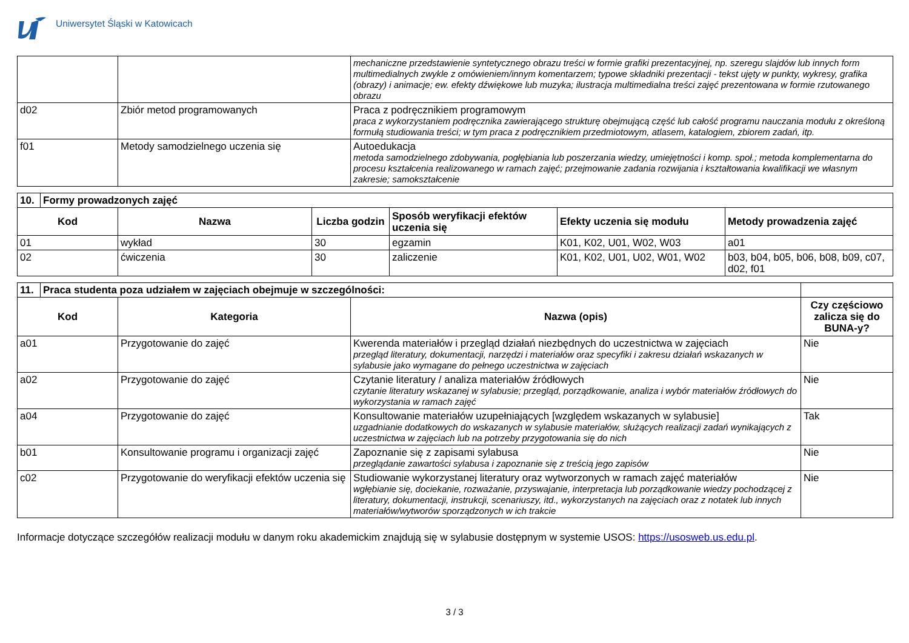Uniwersytet Śląski w Katowicach
| | | mechaniczne przedstawienie syntetycznego obrazu treści w formie grafiki prezentacyjnej, np. szeregu slajdów lub innych form multimedialnych zwykle z omówieniem/innym komentarzem; typowe składniki prezentacji - tekst ujęty w punkty, wykresy, grafika (obrazy) i animacje; ew. efekty dźwiękowe lub muzyka; ilustracja multimedialna treści zajęć prezentowana w formie rzutowanego obrazu |
| d02 | Zbiór metod programowanych | Praca z podręcznikiem programowym praca z wykorzystaniem podręcznika zawierającego strukturę obejmującą część lub całość programu nauczania modułu z określoną formułą studiowania treści; w tym praca z podręcznikiem przedmiotowym, atlasem, katalogiem, zbiorem zadań, itp. |
| f01 | Metody samodzielnego uczenia się | Autoedukacja metoda samodzielnego zdobywania, pogłębiania lub poszerzania wiedzy, umiejętności i komp. społ.; metoda komplementarna do procesu kształcenia realizowanego w ramach zajęć; przejmowanie zadania rozwijania i kształtowania kwalifikacji we własnym zakresie; samokształcenie |
| 10. | Formy prowadzonych zajęć | | | | | |
| Kod | | Nazwa | Liczba godzin | Sposób weryfikacji efektów uczenia się | Efekty uczenia się modułu | Metody prowadzenia zajęć |
| 01 | | wykład | 30 | egzamin | K01, K02, U01, W02, W03 | a01 |
| 02 | | ćwiczenia | 30 | zaliczenie | K01, K02, U01, U02, W01, W02 | b03, b04, b05, b06, b08, b09, c07, d02, f01 |
| 11. | Praca studenta poza udziałem w zajęciach obejmuje w szczególności: | | | |
| Kod | | Kategoria | Nazwa (opis) | Czy częściowo zalicza się do BUNA-y? |
| a01 | | Przygotowanie do zajęć | Kwerenda materiałów i przegląd działań niezbędnych do uczestnictwa w zajęciach przegląd literatury, dokumentacji, narzędzi i materiałów oraz specyfiki i zakresu działań wskazanych w sylabusie jako wymagane do pełnego uczestnictwa w zajęciach | Nie |
| a02 | | Przygotowanie do zajęć | Czytanie literatury / analiza materiałów źródłowych czytanie literatury wskazanej w sylabusie; przegląd, porządkowanie, analiza i wybór materiałów źródłowych do wykorzystania w ramach zajęć | Nie |
| a04 | | Przygotowanie do zajęć | Konsultowanie materiałów uzupełniających [względem wskazanych w sylabusie] uzgadnianie dodatkowych do wskazanych w sylabusie materiałów, służących realizacji zadań wynikających z uczestnictwa w zajęciach lub na potrzeby przygotowania się do nich | Tak |
| b01 | | Konsultowanie programu i organizacji zajęć | Zapoznanie się z zapisami sylabusa przeglądanie zawartości sylabusa i zapoznanie się z treścią jego zapisów | Nie |
| c02 | | Przygotowanie do weryfikacji efektów uczenia się | Studiowanie wykorzystanej literatury oraz wytworzonych w ramach zajęć materiałów wgłębianie się, dociekanie, rozważanie, przyswajanie, interpretacja lub porządkowanie wiedzy pochodzącej z literatury, dokumentacji, instrukcji, scenariuszy, itd., wykorzystanych na zajęciach oraz z notatek lub innych materiałów/wytworów sporządzonych w ich trakcie | Nie |
Informacje dotyczące szczegółów realizacji modułu w danym roku akademickim znajdują się w sylabusie dostępnym w systemie USOS: https://usosweb.us.edu.pl.
3 / 3